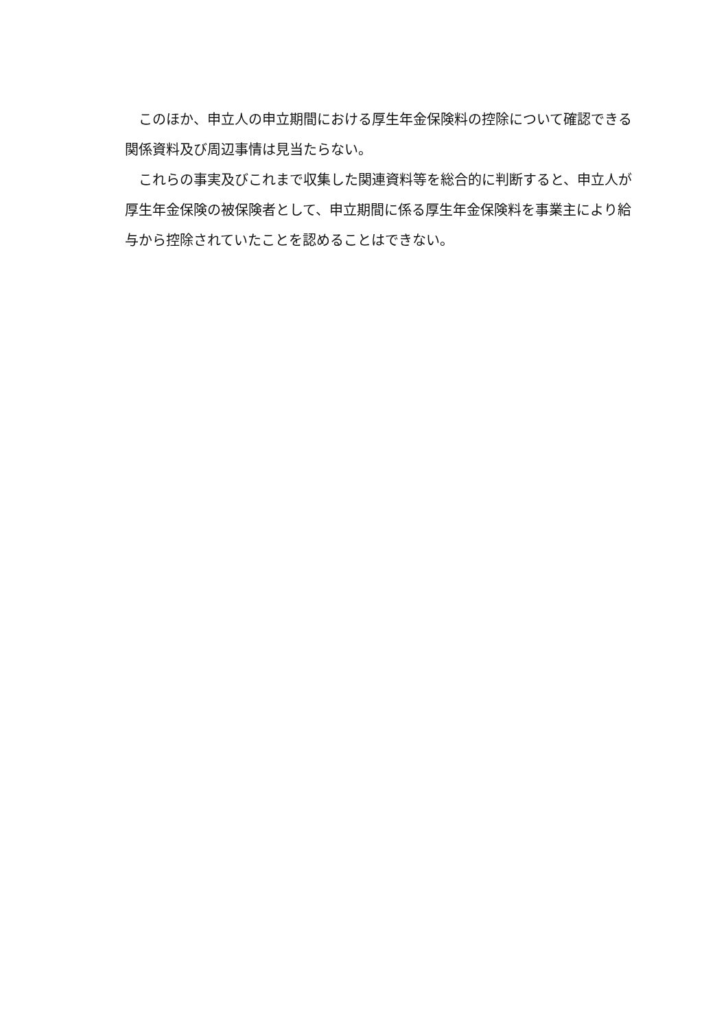このほか、申立人の申立期間における厚生年金保険料の控除について確認できる関係資料及び周辺事情は見当たらない。
これらの事実及びこれまで収集した関連資料等を総合的に判断すると、申立人が厚生年金保険の被保険者として、申立期間に係る厚生年金保険料を事業主により給与から控除されていたことを認めることはできない。